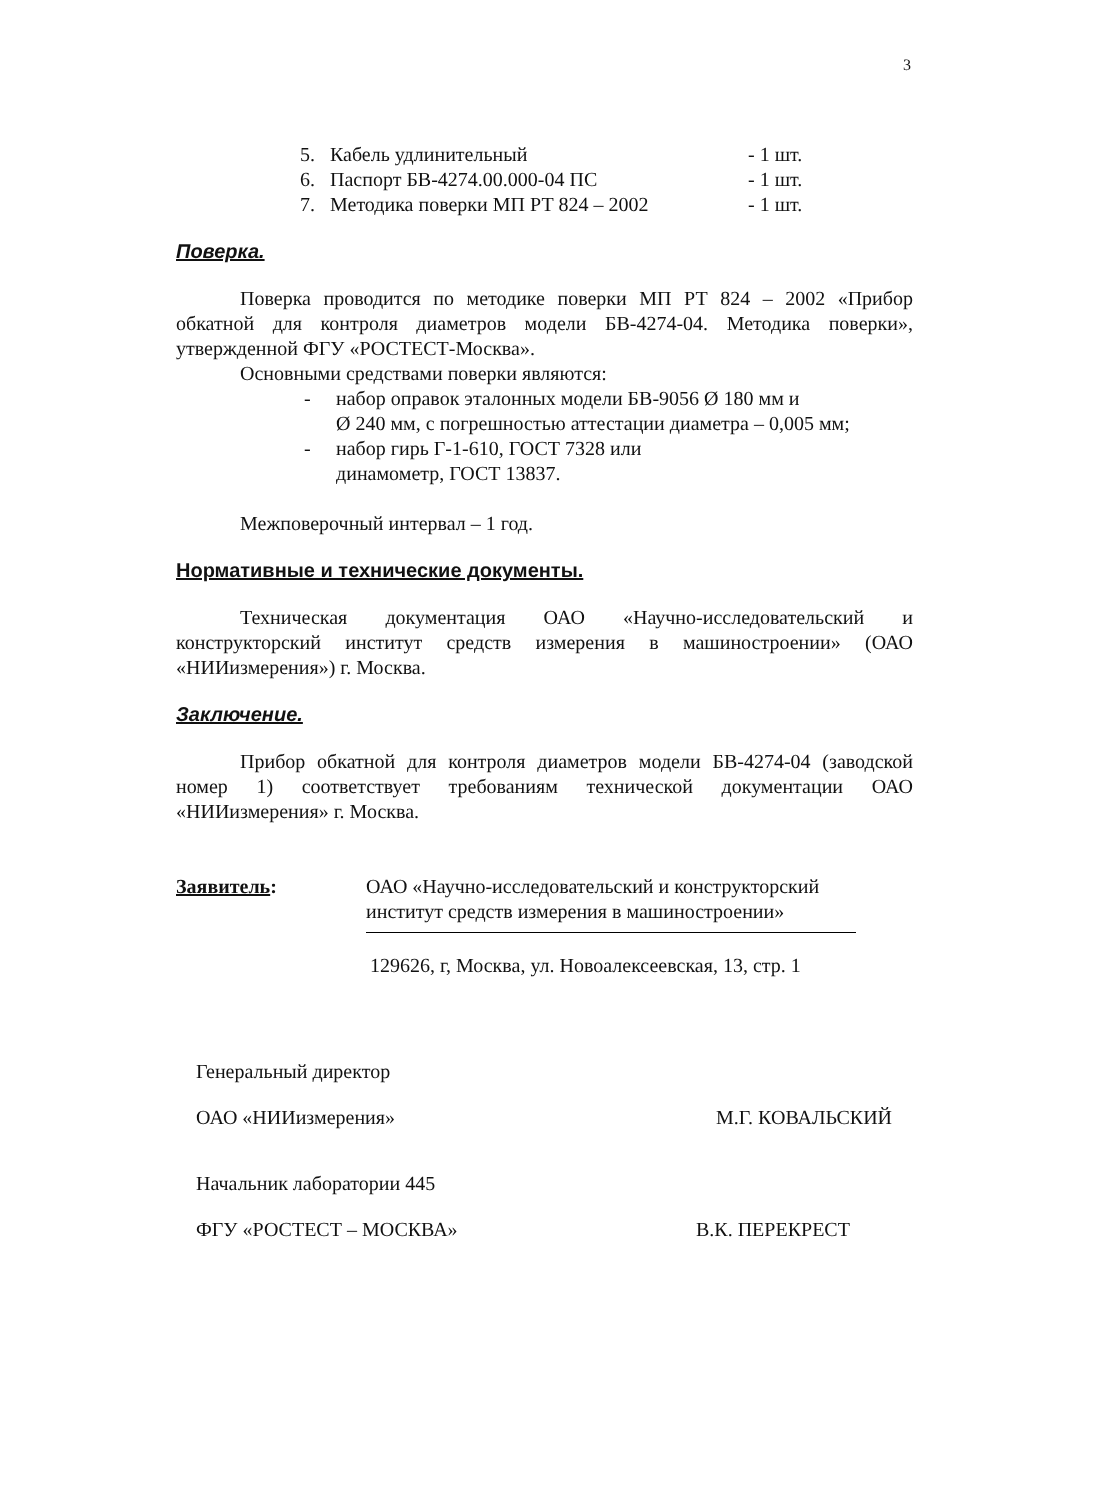3
5. Кабель удлинительный - 1 шт.
6. Паспорт БВ-4274.00.000-04 ПС - 1 шт.
7. Методика поверки МП РТ 824 – 2002 - 1 шт.
Поверка.
Поверка проводится по методике поверки МП РТ 824 – 2002 «Прибор обкатной для контроля диаметров модели БВ-4274-04. Методика поверки», утвержденной ФГУ «РОСТЕСТ-Москва».
Основными средствами поверки являются:
- набор оправок эталонных модели БВ-9056 Ø 180 мм и
Ø 240 мм, с погрешностью аттестации диаметра – 0,005 мм;
- набор гирь Г-1-610, ГОСТ 7328 или
динамометр, ГОСТ 13837.
Межповерочный интервал – 1 год.
Нормативные и технические документы.
Техническая документация ОАО «Научно-исследовательский и конструкторский институт средств измерения в машиностроении» (ОАО «НИИизмерения») г. Москва.
Заключение.
Прибор обкатной для контроля диаметров модели БВ-4274-04 (заводской номер 1) соответствует требованиям технической документации ОАО «НИИизмерения» г. Москва.
Заявитель: ОАО «Научно-исследовательский и конструкторский
институт средств измерения в машиностроении»
129626, г, Москва, ул. Новоалексеевская, 13, стр. 1
Генеральный директор
ОАО «НИИизмерения» М.Г. КОВАЛЬСКИЙ
Начальник лаборатории 445
ФГУ «РОСТЕСТ – МОСКВА» В.К. ПЕРЕКРЕСТ